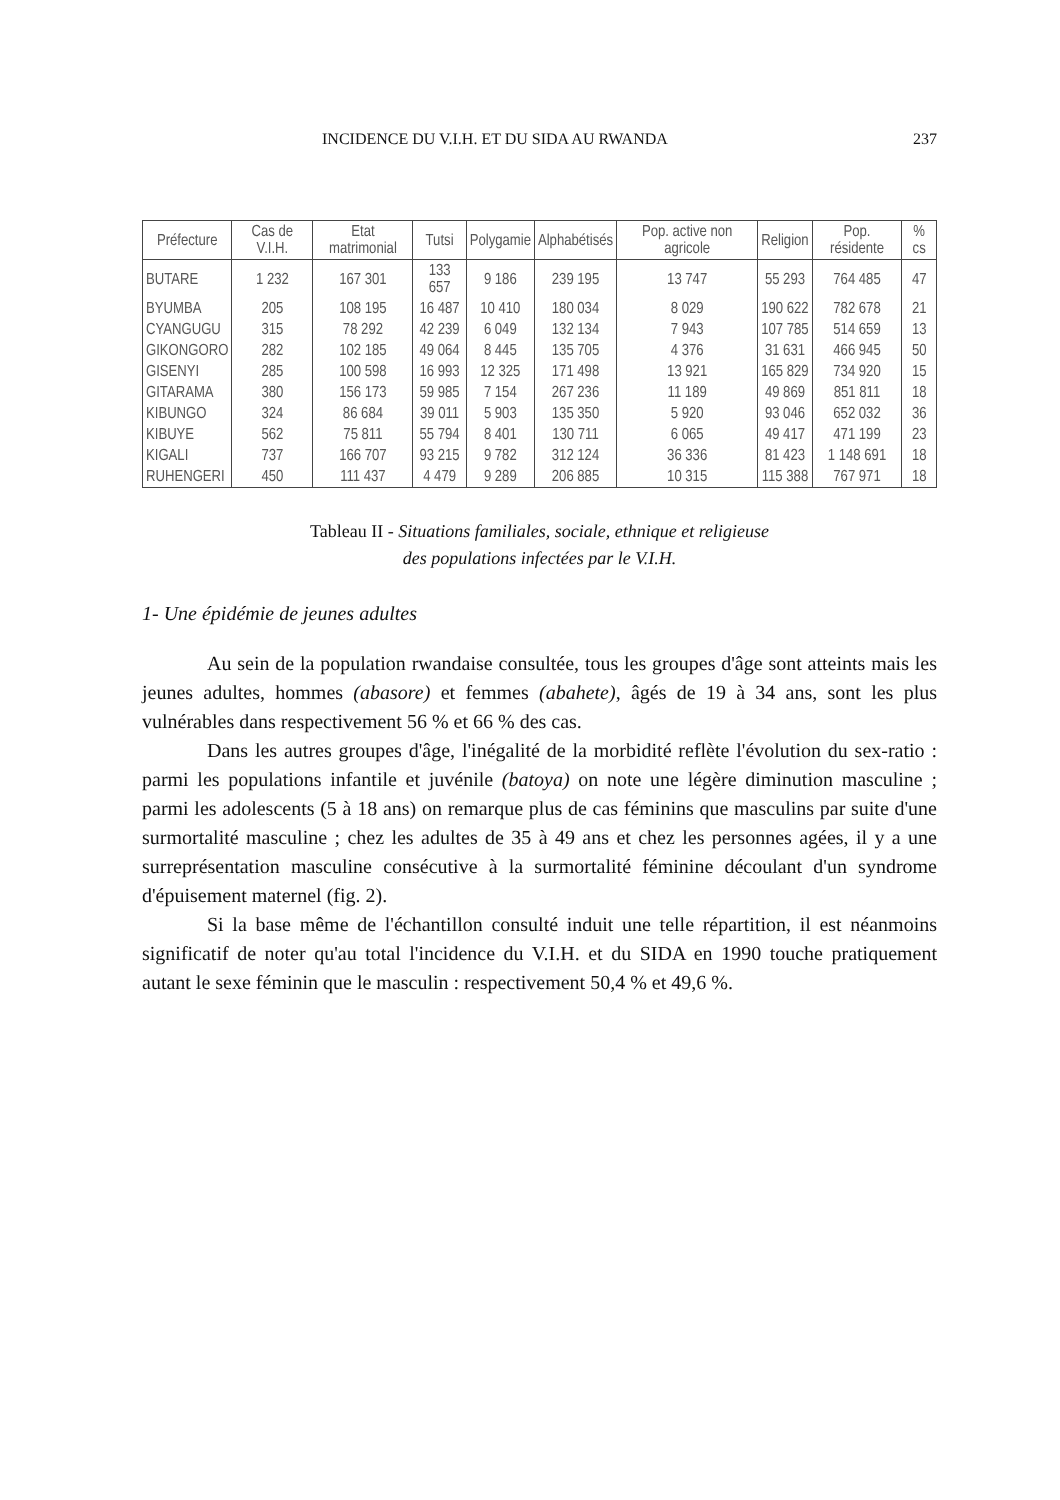INCIDENCE DU V.I.H. ET DU SIDA AU RWANDA 237
| Préfecture | Cas de V.I.H. | Etat matrimonial | Tutsi | Polygamie | Alphabétisés | Pop. active non agricole | Religion | Pop. résidente | % cs |
| --- | --- | --- | --- | --- | --- | --- | --- | --- | --- |
| BUTARE | 1 232 | 167 301 | 133 657 | 9 186 | 239 195 | 13 747 | 55 293 | 764 485 | 47 |
| BYUMBA | 205 | 108 195 | 16 487 | 10 410 | 180 034 | 8 029 | 190 622 | 782 678 | 21 |
| CYANGUGU | 315 | 78 292 | 42 239 | 6 049 | 132 134 | 7 943 | 107 785 | 514 659 | 13 |
| GIKONGORO | 282 | 102 185 | 49 064 | 8 445 | 135 705 | 4 376 | 31 631 | 466 945 | 50 |
| GISENYI | 285 | 100 598 | 16 993 | 12 325 | 171 498 | 13 921 | 165 829 | 734 920 | 15 |
| GITARAMA | 380 | 156 173 | 59 985 | 7 154 | 267 236 | 11 189 | 49 869 | 851 811 | 18 |
| KIBUNGO | 324 | 86 684 | 39 011 | 5 903 | 135 350 | 5 920 | 93 046 | 652 032 | 36 |
| KIBUYE | 562 | 75 811 | 55 794 | 8 401 | 130 711 | 6 065 | 49 417 | 471 199 | 23 |
| KIGALI | 737 | 166 707 | 93 215 | 9 782 | 312 124 | 36 336 | 81 423 | 1 148 691 | 18 |
| RUHENGERI | 450 | 111 437 | 4 479 | 9 289 | 206 885 | 10 315 | 115 388 | 767 971 | 18 |
Tableau II - Situations familiales, sociale, ethnique et religieuse
des populations infectées par le V.I.H.
1- Une épidémie de jeunes adultes
Au sein de la population rwandaise consultée, tous les groupes d'âge sont atteints mais les jeunes adultes, hommes (abasore) et femmes (abahete), âgés de 19 à 34 ans, sont les plus vulnérables dans respectivement 56 % et 66 % des cas.
Dans les autres groupes d'âge, l'inégalité de la morbidité reflète l'évolution du sex-ratio : parmi les populations infantile et juvénile (batoya) on note une légère diminution masculine ; parmi les adolescents (5 à 18 ans) on remarque plus de cas féminins que masculins par suite d'une surmortalité masculine ; chez les adultes de 35 à 49 ans et chez les personnes agées, il y a une surreprésentation masculine consécutive à la surmortalité féminine découlant d'un syndrome d'épuisement maternel (fig. 2).
Si la base même de l'échantillon consulté induit une telle répartition, il est néanmoins significatif de noter qu'au total l'incidence du V.I.H. et du SIDA en 1990 touche pratiquement autant le sexe féminin que le masculin : respectivement 50,4 % et 49,6 %.